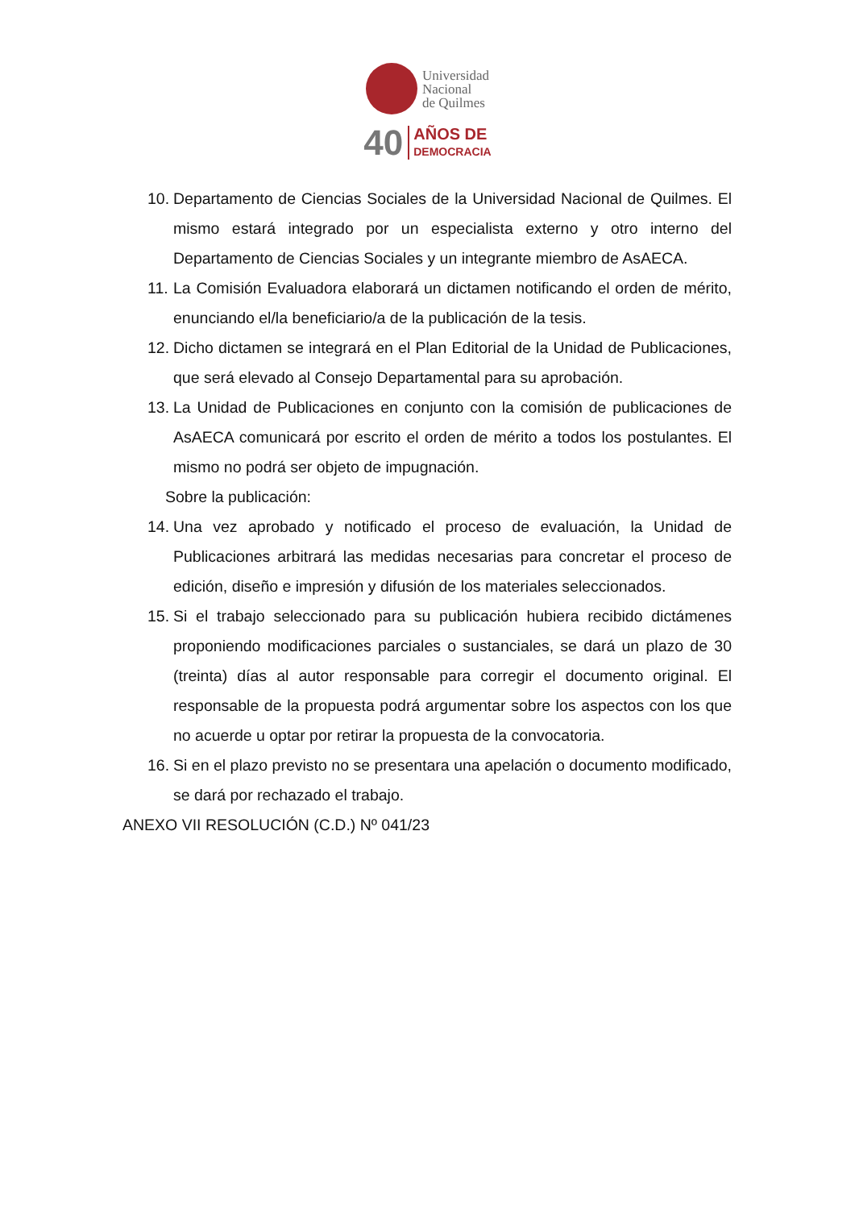Universidad
Nacional
de Quilmes
40 AÑOS DE
DEMOCRACIA
10. Departamento de Ciencias Sociales de la Universidad Nacional de Quilmes. El mismo estará integrado por un especialista externo y otro interno del Departamento de Ciencias Sociales y un integrante miembro de AsAECA.
11. La Comisión Evaluadora elaborará un dictamen notificando el orden de mérito, enunciando el/la beneficiario/a de la publicación de la tesis.
12. Dicho dictamen se integrará en el Plan Editorial de la Unidad de Publicaciones, que será elevado al Consejo Departamental para su aprobación.
13. La Unidad de Publicaciones en conjunto con la comisión de publicaciones de AsAECA comunicará por escrito el orden de mérito a todos los postulantes. El mismo no podrá ser objeto de impugnación.
Sobre la publicación:
14. Una vez aprobado y notificado el proceso de evaluación, la Unidad de Publicaciones arbitrará las medidas necesarias para concretar el proceso de edición, diseño e impresión y difusión de los materiales seleccionados.
15. Si el trabajo seleccionado para su publicación hubiera recibido dictámenes proponiendo modificaciones parciales o sustanciales, se dará un plazo de 30 (treinta) días al autor responsable para corregir el documento original. El responsable de la propuesta podrá argumentar sobre los aspectos con los que no acuerde u optar por retirar la propuesta de la convocatoria.
16. Si en el plazo previsto no se presentara una apelación o documento modificado, se dará por rechazado el trabajo.
ANEXO VII RESOLUCIÓN (C.D.) Nº 041/23